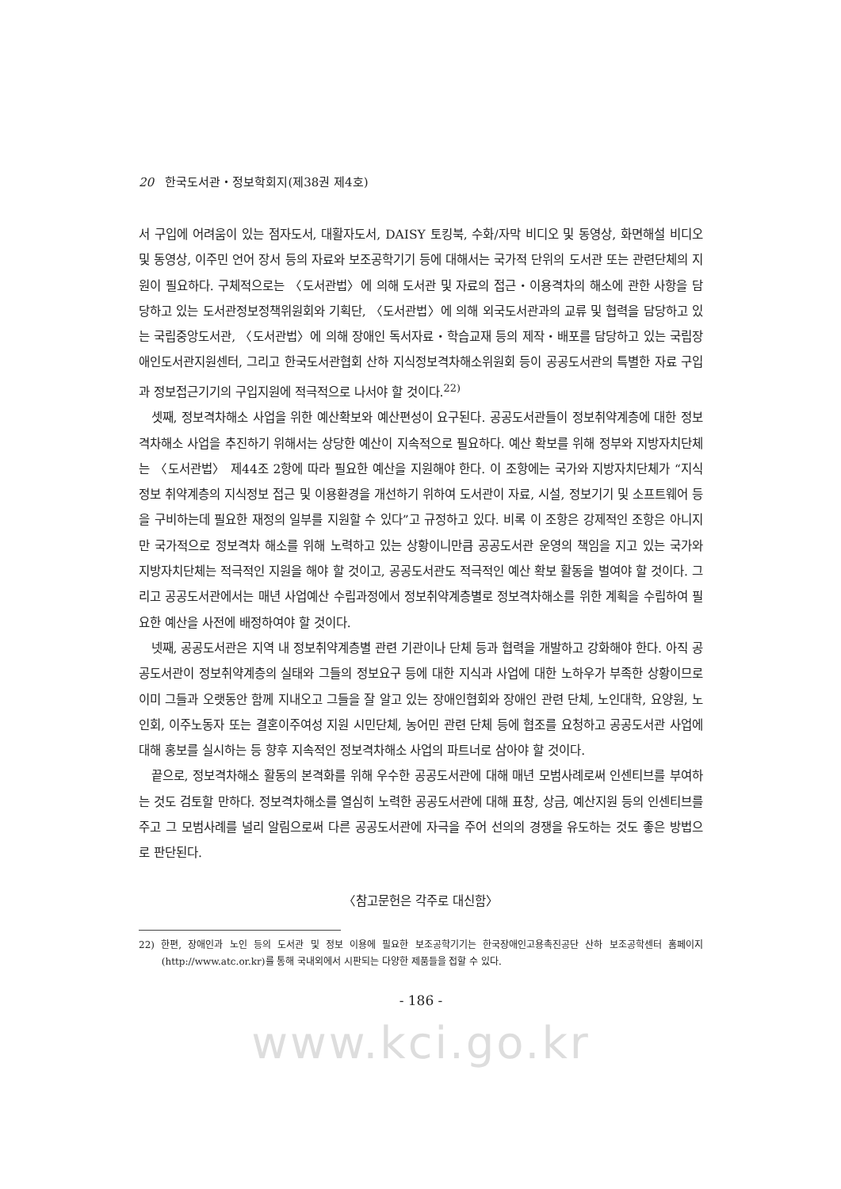20 한국도서관・정보학회지(제38권 제4호)
서 구입에 어려움이 있는 점자도서, 대활자도서, DAISY 토킹북, 수화/자막 비디오 및 동영상, 화면해설 비디오 및 동영상, 이주민 언어 장서 등의 자료와 보조공학기기 등에 대해서는 국가적 단위의 도서관 또는 관련단체의 지원이 필요하다. 구체적으로는 〈도서관법〉에 의해 도서관 및 자료의 접근・이용격차의 해소에 관한 사항을 담당하고 있는 도서관정보정책위원회와 기획단, 〈도서관법〉에 의해 외국도서관과의 교류 및 협력을 담당하고 있는 국립중앙도서관, 〈도서관법〉에 의해 장애인 독서자료・학습교재 등의 제작・배포를 담당하고 있는 국립장애인도서관지원센터, 그리고 한국도서관협회 산하 지식정보격차해소위원회 등이 공공도서관의 특별한 자료 구입과 정보접근기기의 구입지원에 적극적으로 나서야 할 것이다.<sup>22)</sup>
셋째, 정보격차해소 사업을 위한 예산확보와 예산편성이 요구된다. 공공도서관들이 정보취약계층에 대한 정보격차해소 사업을 추진하기 위해서는 상당한 예산이 지속적으로 필요하다. 예산 확보를 위해 정부와 지방자치단체는 〈도서관법〉 제44조 2항에 따라 필요한 예산을 지원해야 한다. 이 조항에는 국가와 지방자치단체가 “지식정보 취약계층의 지식정보 접근 및 이용환경을 개선하기 위하여 도서관이 자료, 시설, 정보기기 및 소프트웨어 등을 구비하는데 필요한 재정의 일부를 지원할 수 있다”고 규정하고 있다. 비록 이 조항은 강제적인 조항은 아니지만 국가적으로 정보격차 해소를 위해 노력하고 있는 상황이니만큼 공공도서관 운영의 책임을 지고 있는 국가와 지방자치단체는 적극적인 지원을 해야 할 것이고, 공공도서관도 적극적인 예산 확보 활동을 벌여야 할 것이다. 그리고 공공도서관에서는 매년 사업예산 수립과정에서 정보취약계층별로 정보격차해소를 위한 계획을 수립하여 필요한 예산을 사전에 배정하여야 할 것이다.
넷째, 공공도서관은 지역 내 정보취약계층별 관련 기관이나 단체 등과 협력을 개발하고 강화해야 한다. 아직 공공도서관이 정보취약계층의 실태와 그들의 정보요구 등에 대한 지식과 사업에 대한 노하우가 부족한 상황이므로 이미 그들과 오랫동안 함께 지내오고 그들을 잘 알고 있는 장애인협회와 장애인 관련 단체, 노인대학, 요양원, 노인회, 이주노동자 또는 결혼이주여성 지원 시민단체, 농어민 관련 단체 등에 협조를 요청하고 공공도서관 사업에 대해 홍보를 실시하는 등 향후 지속적인 정보격차해소 사업의 파트너로 삼아야 할 것이다.
끝으로, 정보격차해소 활동의 본격화를 위해 우수한 공공도서관에 대해 매년 모범사례로써 인센티브를 부여하는 것도 검토할 만하다. 정보격차해소를 열심히 노력한 공공도서관에 대해 표창, 상금, 예산지원 등의 인센티브를 주고 그 모범사례를 널리 알림으로써 다른 공공도서관에 자극을 주어 선의의 경쟁을 유도하는 것도 좋은 방법으로 판단된다.
〈참고문헌은 각주로 대신함〉
22) 한편, 장애인과 노인 등의 도서관 및 정보 이용에 필요한 보조공학기기는 한국장애인고용촉진공단 산하 보조공학센터 홈페이지(http://www.atc.or.kr)를 통해 국내외에서 시판되는 다양한 제품들을 접할 수 있다.
- 186 -
www.kci.go.kr